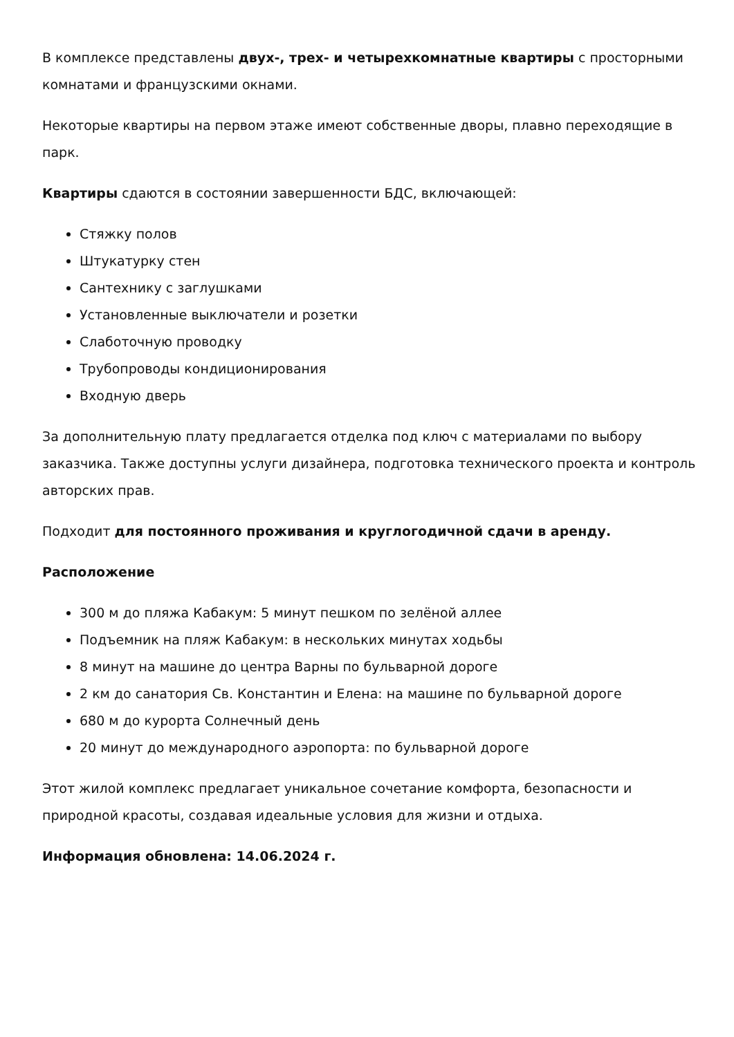В комплексе представлены двух-, трех- и четырехкомнатные квартиры с просторными комнатами и французскими окнами.
Некоторые квартиры на первом этаже имеют собственные дворы, плавно переходящие в парк.
Квартиры сдаются в состоянии завершенности БДС, включающей:
Стяжку полов
Штукатурку стен
Сантехнику с заглушками
Установленные выключатели и розетки
Слаботочную проводку
Трубопроводы кондиционирования
Входную дверь
За дополнительную плату предлагается отделка под ключ с материалами по выбору заказчика. Также доступны услуги дизайнера, подготовка технического проекта и контроль авторских прав.
Подходит для постоянного проживания и круглогодичной сдачи в аренду.
Расположение
300 м до пляжа Кабакум: 5 минут пешком по зелёной аллее
Подъемник на пляж Кабакум: в нескольких минутах ходьбы
8 минут на машине до центра Варны по бульварной дороге
2 км до санатория Св. Константин и Елена: на машине по бульварной дороге
680 м до курорта Солнечный день
20 минут до международного аэропорта: по бульварной дороге
Этот жилой комплекс предлагает уникальное сочетание комфорта, безопасности и природной красоты, создавая идеальные условия для жизни и отдыха.
Информация обновлена: 14.06.2024 г.